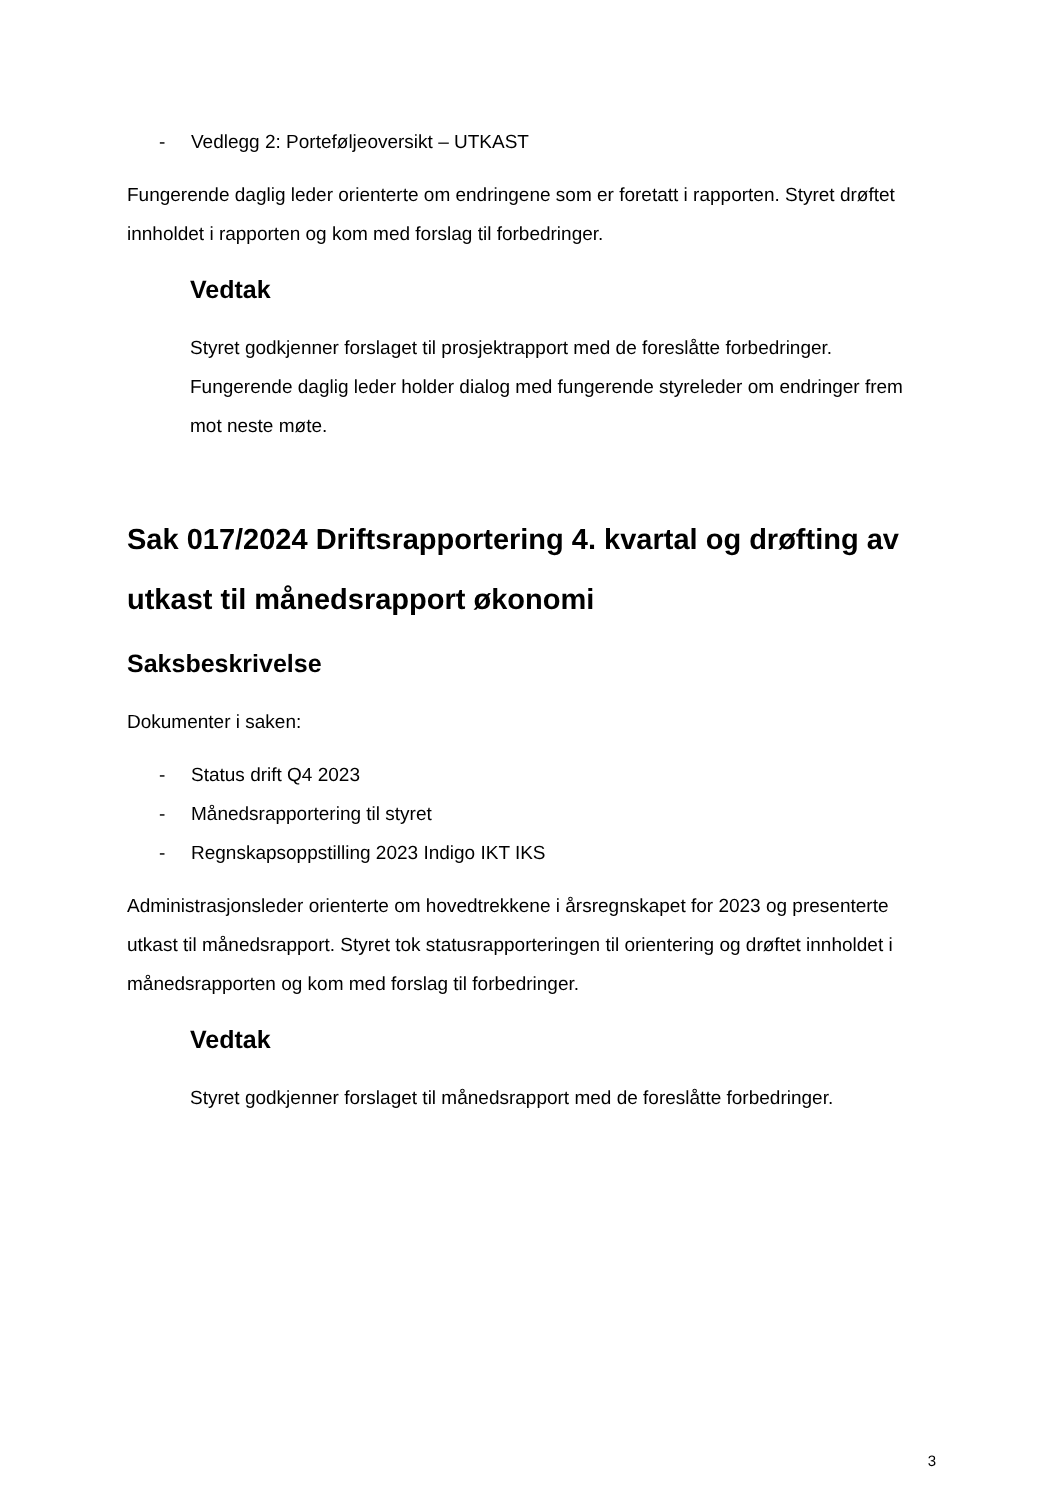- Vedlegg 2: Porteføljeoversikt – UTKAST
Fungerende daglig leder orienterte om endringene som er foretatt i rapporten. Styret drøftet innholdet i rapporten og kom med forslag til forbedringer.
Vedtak
Styret godkjenner forslaget til prosjektrapport med de foreslåtte forbedringer. Fungerende daglig leder holder dialog med fungerende styreleder om endringer frem mot neste møte.
Sak 017/2024 Driftsrapportering 4. kvartal og drøfting av utkast til månedsrapport økonomi
Saksbeskrivelse
Dokumenter i saken:
- Status drift Q4 2023
- Månedsrapportering til styret
- Regnskapsoppstilling 2023 Indigo IKT IKS
Administrasjonsleder orienterte om hovedtrekkene i årsregnskapet for 2023 og presenterte utkast til månedsrapport. Styret tok statusrapporteringen til orientering og drøftet innholdet i månedsrapporten og kom med forslag til forbedringer.
Vedtak
Styret godkjenner forslaget til månedsrapport med de foreslåtte forbedringer.
3